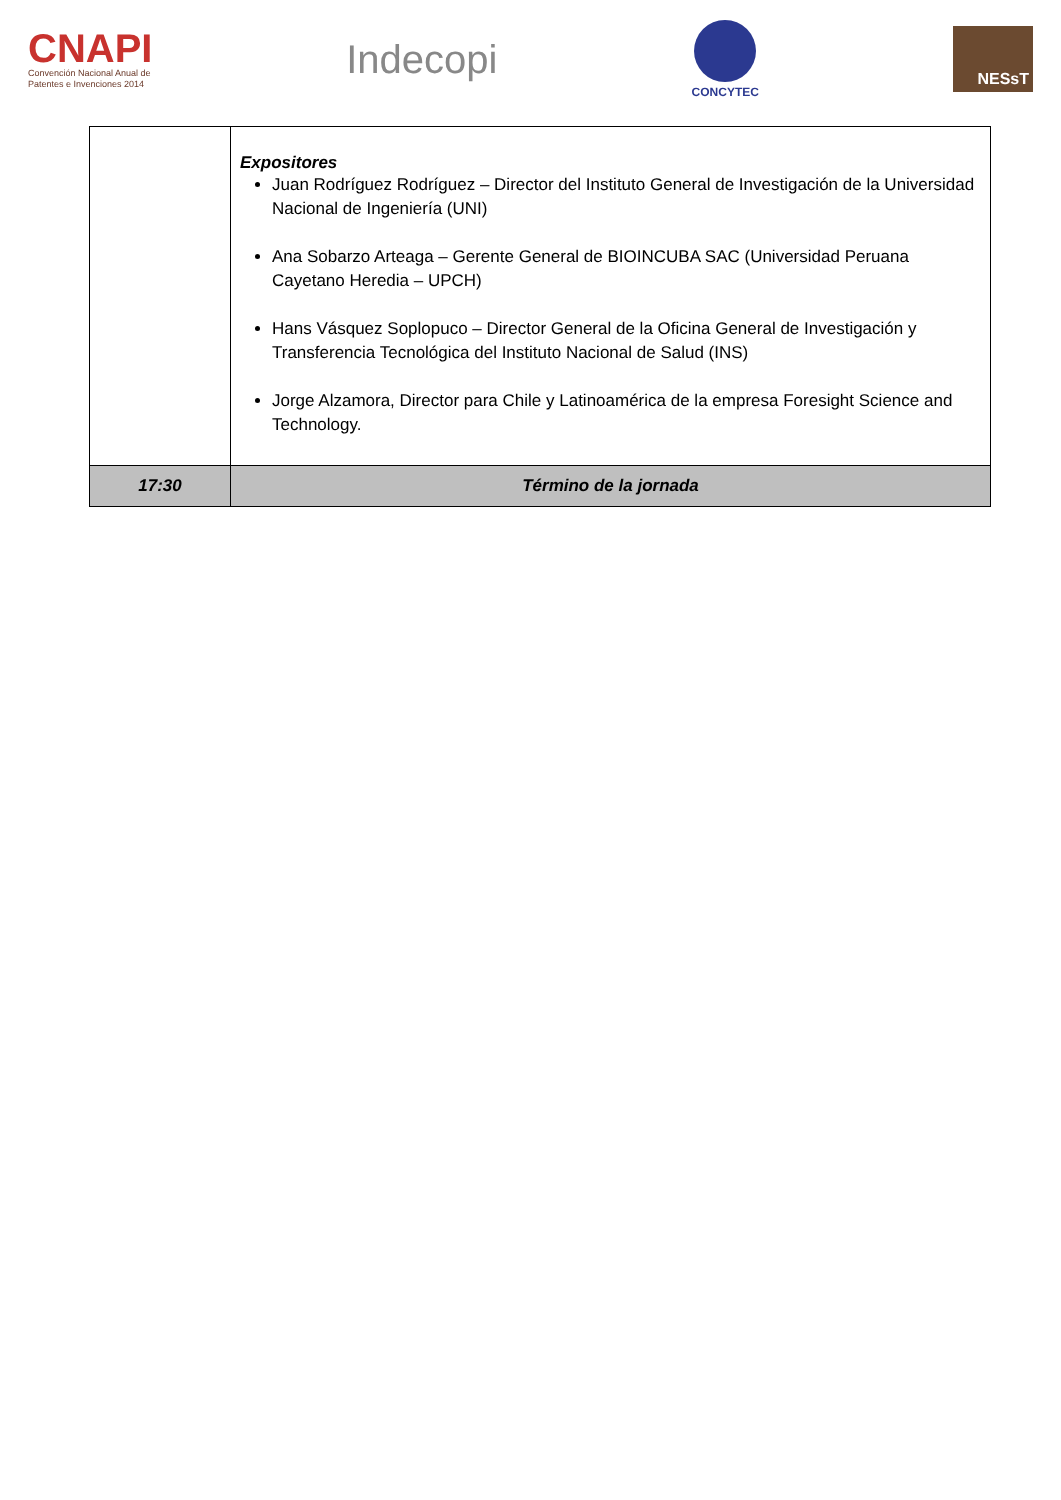CNAPI
Convención Nacional Anual de
Patentes e Invenciones 2014
Indecopi
CONCYTEC
NESsT
| | Expositores Juan Rodríguez Rodríguez – Director del Instituto General de Investigación de la Universidad Nacional de Ingeniería (UNI) Ana Sobarzo Arteaga – Gerente General de BIOINCUBA SAC (Universidad Peruana Cayetano Heredia – UPCH) Hans Vásquez Soplopuco – Director General de la Oficina General de Investigación y Transferencia Tecnológica del Instituto Nacional de Salud (INS) Jorge Alzamora, Director para Chile y Latinoamérica de la empresa Foresight Science and Technology. |
| 17:30 | Término de la jornada |